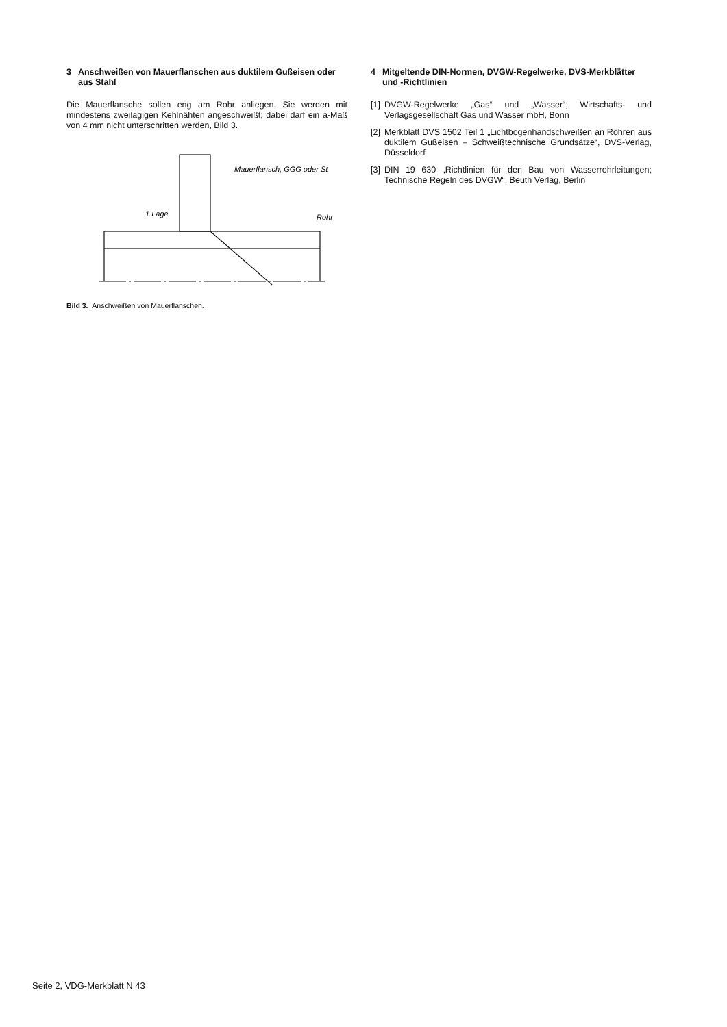3 Anschweißen von Mauerflanschen aus duktilem Guß­eisen oder aus Stahl
Die Mauerflansche sollen eng am Rohr anliegen. Sie werden mit mindestens zweilagigen Kehlnähten angeschweißt; dabei darf ein a-Maß von 4 mm nicht unterschritten werden, Bild 3.
Mauerflansch, GGG oder St
1 Lage
Rohr
Bild 3. Anschweißen von Mauerflanschen.
4 Mitgeltende DIN-Normen, DVGW-Regelwerke, DVS-Merk­blätter und -Richtlinien
[1] DVGW-Regelwerke „Gas“ und „Wasser“, Wirtschafts- und Verlagsgesellschaft Gas und Wasser mbH, Bonn
[2] Merkblatt DVS 1502 Teil 1 „Lichtbogenhandschweißen an Rohren aus duktilem Gußeisen – Schweißtechnische Grund­sätze“, DVS-Verlag, Düsseldorf
[3] DIN 19 630 „Richtlinien für den Bau von Wasserrohrleitun­gen; Technische Regeln des DVGW“, Beuth Verlag, Berlin
Seite 2, VDG-Merkblatt N 43